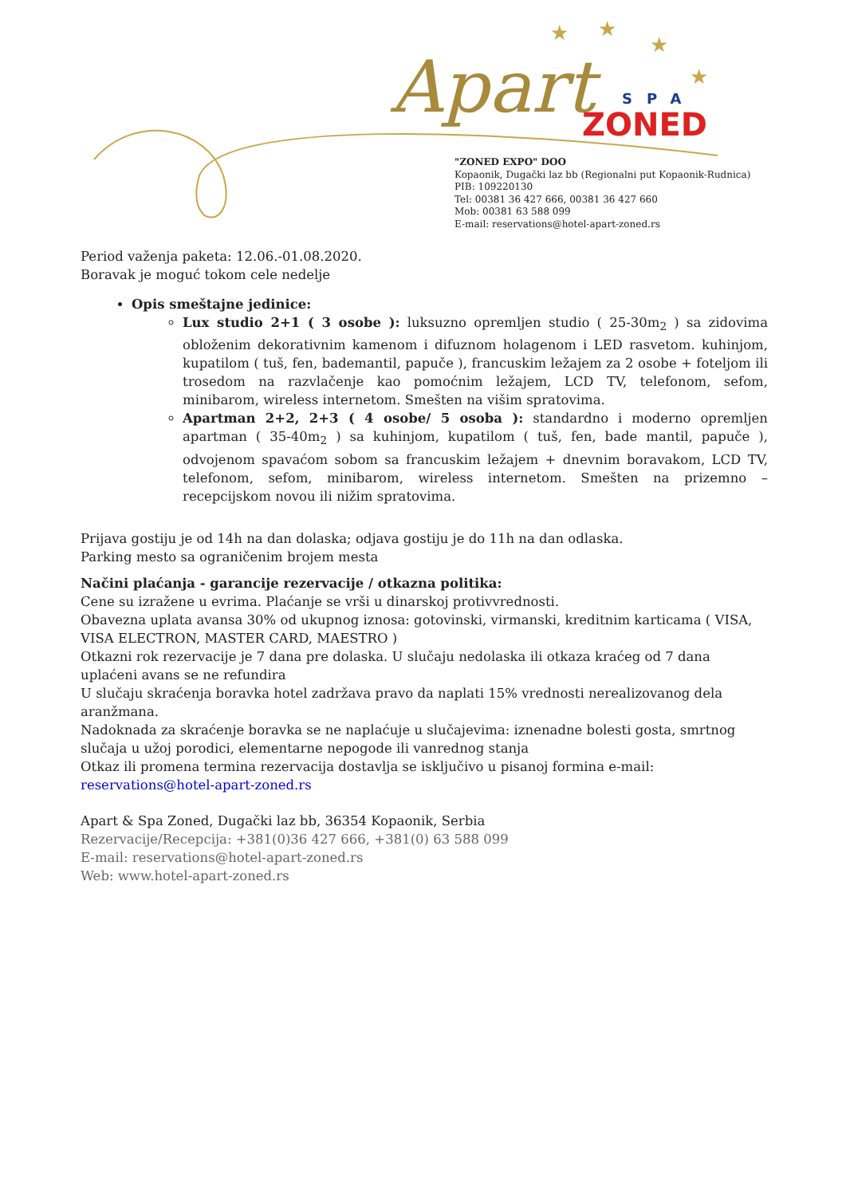Apart
SPA
ZONED
★
★
★
★
"ZONED EXPO" DOO
Kopaonik, Dugački laz bb (Regionalni put Kopaonik-Rudnica)
PIB: 109220130
Tel: 00381 36 427 666, 00381 36 427 660
Mob: 00381 63 588 099
E-mail: reservations@hotel-apart-zoned.rs
Period važenja paketa: 12.06.-01.08.2020.
Boravak je moguć tokom cele nedelje
Opis smeštajne jedinice:
Lux studio 2+1 ( 3 osobe ): luksuzno opremljen studio ( 25-30m<sub>2</sub> ) sa zidovima obloženim dekorativnim kamenom i difuznom holagenom i LED rasvetom. kuhinjom, kupatilom ( tuš, fen, bademantil, papuče ), francuskim ležajem za 2 osobe + foteljom ili trosedom na razvlačenje kao pomoćnim ležajem, LCD TV, telefonom, sefom, minibarom, wireless internetom. Smešten na višim spratovima.
Apartman 2+2, 2+3 ( 4 osobe/ 5 osoba ): standardno i moderno opremljen apartman ( 35-40m<sub>2</sub> ) sa kuhinjom, kupatilom ( tuš, fen, bade mantil, papuče ), odvojenom spavaćom sobom sa francuskim ležajem + dnevnim boravakom, LCD TV, telefonom, sefom, minibarom, wireless internetom. Smešten na prizemno – recepcijskom novou ili nižim spratovima.
Prijava gostiju je od 14h na dan dolaska; odjava gostiju je do 11h na dan odlaska.
Parking mesto sa ograničenim brojem mesta
Načini plaćanja - garancije rezervacije / otkazna politika:
Cene su izražene u evrima. Plaćanje se vrši u dinarskoj protivvrednosti.
Obavezna uplata avansa 30% od ukupnog iznosa: gotovinski, virmanski, kreditnim karticama ( VISA, VISA ELECTRON, MASTER CARD, MAESTRO )
Otkazni rok rezervacije je 7 dana pre dolaska. U slučaju nedolaska ili otkaza kraćeg od 7 dana uplaćeni avans se ne refundira
U slučaju skraćenja boravka hotel zadržava pravo da naplati 15% vrednosti nerealizovanog dela aranžmana.
Nadoknada za skraćenje boravka se ne naplaćuje u slučajevima: iznenadne bolesti gosta, smrtnog slučaja u užoj porodici, elementarne nepogode ili vanrednog stanja
Otkaz ili promena termina rezervacija dostavlja se isključivo u pisanoj formina e-mail: reservations@hotel-apart-zoned.rs
Apart & Spa Zoned, Dugački laz bb, 36354 Kopaonik, Serbia
Rezervacije/Recepcija: +381(0)36 427 666, +381(0) 63 588 099
E-mail: reservations@hotel-apart-zoned.rs
Web: www.hotel-apart-zoned.rs